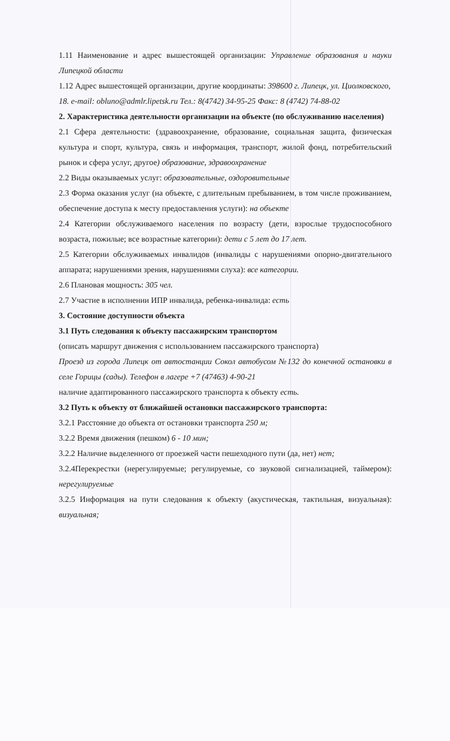1.11 Наименование и адрес вышестоящей организации: Управление образования и науки Липецкой области
1.12 Адрес вышестоящей организации, другие координаты: 398600 г. Липецк, ул. Циолковского,
18. e-mail: obluno@admlr.lipetsk.ru Тел.: 8(4742) 34-95-25 Факс: 8 (4742) 74-88-02
2. Характеристика деятельности организации на объекте (по обслуживанию населения)
2.1 Сфера деятельности: (здравоохранение, образование, социальная защита, физическая культура и спорт, культура, связь и информация, транспорт, жилой фонд, потребительский рынок и сфера услуг, другое) образование, здравоохранение
2.2 Виды оказываемых услуг: образовательные, оздоровительные
2.3 Форма оказания услуг (на объекте, с длительным пребыванием, в том числе проживанием, обеспечение доступа к месту предоставления услуги): на объекте
2.4 Категории обслуживаемого населения по возрасту (дети, взрослые трудоспособного возраста, пожилые; все возрастные категории): дети с 5 лет до 17 лет.
2.5 Категории обслуживаемых инвалидов (инвалиды с нарушениями опорно-двигательного аппарата; нарушениями зрения, нарушениями слуха): все категории.
2.6 Плановая мощность: 305 чел.
2.7 Участие в исполнении ИПР инвалида, ребенка-инвалида: есть
3. Состояние доступности объекта
3.1 Путь следования к объекту пассажирским транспортом
(описать маршрут движения с использованием пассажирского транспорта)
Проезд из города Липецк от автостанции Сокол автобусом №132 до конечной остановки в селе Горицы (сады). Телефон в лагере +7 (47463) 4-90-21
наличие адаптированного пассажирского транспорта к объекту есть.
3.2 Путь к объекту от ближайшей остановки пассажирского транспорта:
3.2.1 Расстояние до объекта от остановки транспорта 250 м;
3.2.2 Время движения (пешком) 6 - 10 мин;
3.2.2 Наличие выделенного от проезжей части пешеходного пути (да, нет) нет;
3.2.4Перекрестки (нерегулируемые; регулируемые, со звуковой сигнализацией, таймером): нерегулируемые
3.2.5 Информация на пути следования к объекту (акустическая, тактильная, визуальная): визуальная;